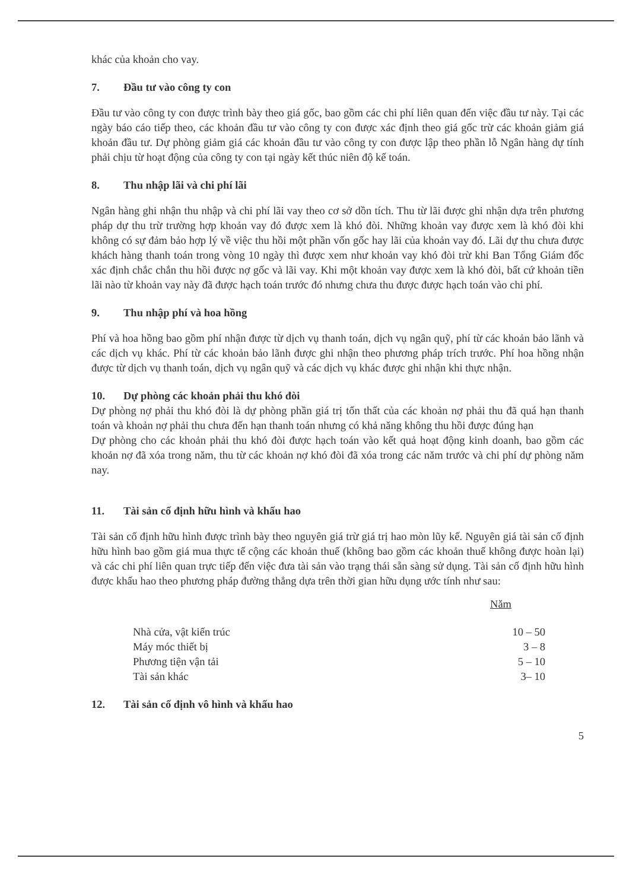khác của khoản cho vay.
7. Đầu tư vào công ty con
Đầu tư vào công ty con được trình bày theo giá gốc, bao gồm các chi phí liên quan đến việc đầu tư này. Tại các ngày báo cáo tiếp theo, các khoản đầu tư vào công ty con được xác định theo giá gốc trừ các khoản giảm giá khoản đầu tư. Dự phòng giảm giá các khoản đầu tư vào công ty con được lập theo phần lỗ Ngân hàng dự tính phải chịu từ hoạt động của công ty con tại ngày kết thúc niên độ kế toán.
8. Thu nhập lãi và chi phí lãi
Ngân hàng ghi nhận thu nhập và chi phí lãi vay theo cơ sở dồn tích. Thu từ lãi được ghi nhận dựa trên phương pháp dự thu trừ trường hợp khoản vay đó được xem là khó đòi. Những khoản vay được xem là khó đòi khi không có sự đảm bảo hợp lý về việc thu hồi một phần vốn gốc hay lãi của khoản vay đó. Lãi dự thu chưa được khách hàng thanh toán trong vòng 10 ngày thì được xem như khoản vay khó đòi trừ khi Ban Tổng Giám đốc xác định chắc chắn thu hồi được nợ gốc và lãi vay. Khi một khoản vay được xem là khó đòi, bất cứ khoản tiền lãi nào từ khoản vay này đã được hạch toán trước đó nhưng chưa thu được được hạch toán vào chi phí.
9. Thu nhập phí và hoa hồng
Phí và hoa hồng bao gồm phí nhận được từ dịch vụ thanh toán, dịch vụ ngân quỹ, phí từ các khoản bảo lãnh và các dịch vụ khác. Phí từ các khoản bảo lãnh được ghi nhận theo phương pháp trích trước. Phí hoa hồng nhận được từ dịch vụ thanh toán, dịch vụ ngân quỹ và các dịch vụ khác được ghi nhận khi thực nhận.
10. Dự phòng các khoản phải thu khó đòi
Dự phòng nợ phải thu khó đòi là dự phòng phần giá trị tổn thất của các khoản nợ phải thu đã quá hạn thanh toán và khoản nợ phải thu chưa đến hạn thanh toán nhưng có khả năng không thu hồi được đúng hạn
Dự phòng cho các khoản phải thu khó đòi được hạch toán vào kết quả hoạt động kinh doanh, bao gồm các khoản nợ đã xóa trong năm, thu từ các khoản nợ khó đòi đã xóa trong các năm trước và chi phí dự phòng năm nay.
11. Tài sản cố định hữu hình và khấu hao
Tài sản cố định hữu hình được trình bày theo nguyên giá trừ giá trị hao mòn lũy kế. Nguyên giá tài sản cố định hữu hình bao gồm giá mua thực tế cộng các khoản thuế (không bao gồm các khoản thuế không được hoàn lại) và các chi phí liên quan trực tiếp đến việc đưa tài sản vào trạng thái sẵn sàng sử dụng. Tài sản cố định hữu hình được khấu hao theo phương pháp đường thẳng dựa trên thời gian hữu dụng ước tính như sau:
| | Năm |
| --- | --- |
| Nhà cửa, vật kiến trúc | 10 – 50 |
| Máy móc thiết bị | 3 – 8 |
| Phương tiện vận tải | 5 – 10 |
| Tài sản khác | 3– 10 |
12. Tài sản cố định vô hình và khấu hao
5